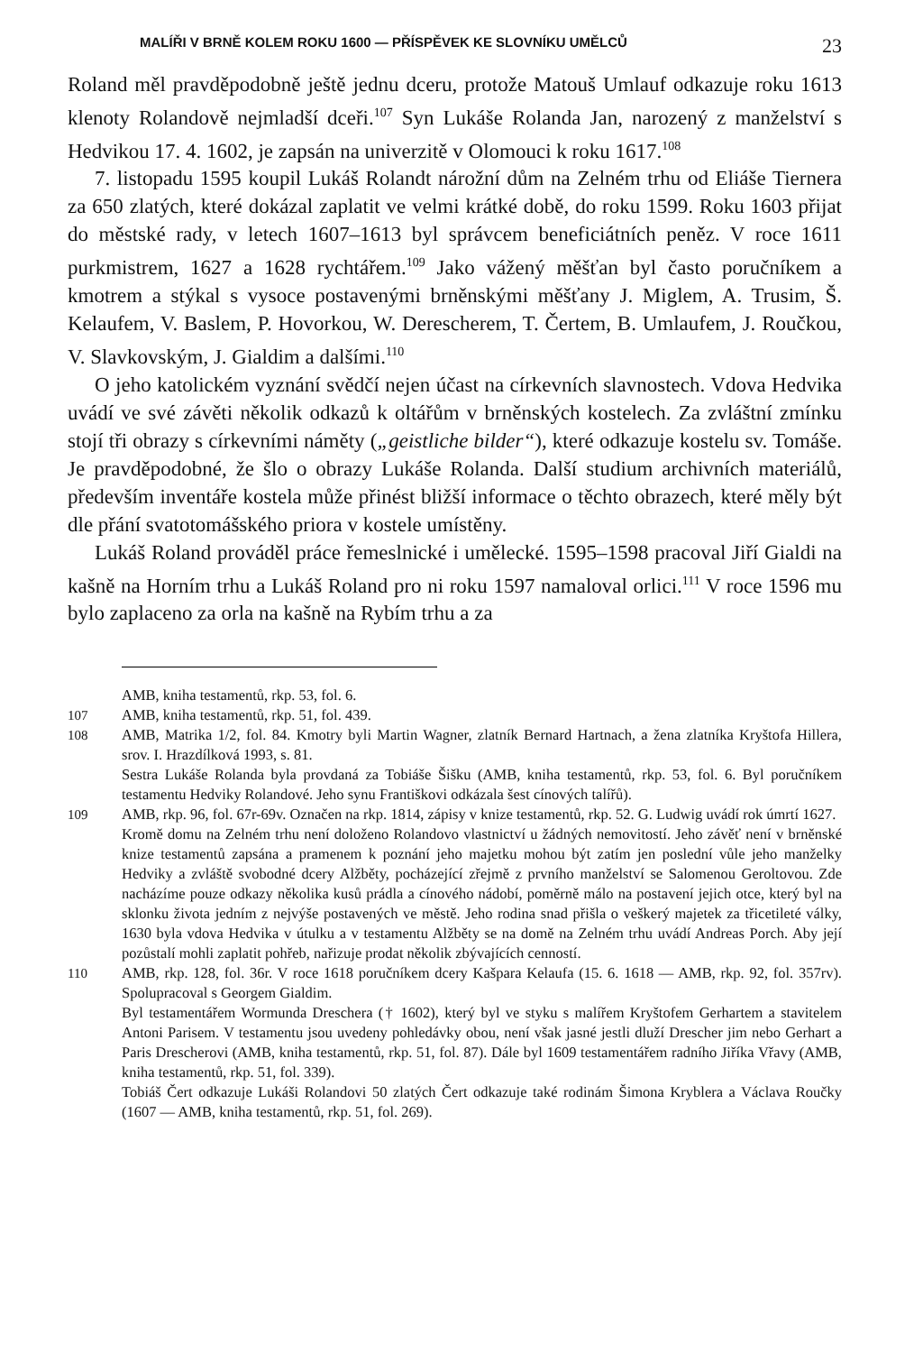MALÍŘI V BRNĚ KOLEM ROKU 1600 — PŘÍSPĚVEK KE SLOVNÍKU UMĚLCŮ 23
Roland měl pravděpodobně ještě jednu dceru, protože Matouš Umlauf odkazuje roku 1613 klenoty Rolandově nejmladší dceři.<sup>107</sup> Syn Lukáše Rolanda Jan, narozený z manželství s Hedvikou 17. 4. 1602, je zapsán na univerzitě v Olomouci k roku 1617.<sup>108</sup>
7. listopadu 1595 koupil Lukáš Rolandt nárožní dům na Zelném trhu od Eliáše Tiernera za 650 zlatých, které dokázal zaplatit ve velmi krátké době, do roku 1599. Roku 1603 přijat do městské rady, v letech 1607–1613 byl správcem beneficiátních peněz. V roce 1611 purkmistrem, 1627 a 1628 rychtářem.<sup>109</sup> Jako vážený měšťan byl často poručníkem a kmotrem a stýkal s vysoce postavenými brněnskými měšťany J. Miglem, A. Trusim, Š. Kelaufem, V. Baslem, P. Hovorkou, W. Derescherem, T. Čertem, B. Umlaufem, J. Roučkou, V. Slavkovským, J. Gialdim a dalšími.<sup>110</sup>
O jeho katolickém vyznání svědčí nejen účast na církevních slavnostech. Vdova Hedvika uvádí ve své závěti několik odkazů k oltářům v brněnských kostelech. Za zvláštní zmínku stojí tři obrazy s církevními náměty („geistliche bilder“), které odkazuje kostelu sv. Tomáše. Je pravděpodobné, že šlo o obrazy Lukáše Rolanda. Další studium archivních materiálů, především inventáře kostela může přinést bližší informace o těchto obrazech, které měly být dle přání svatotomášského priora v kostele umístěny.
Lukáš Roland prováděl práce řemeslnické i umělecké. 1595–1598 pracoval Jiří Gialdi na kašně na Horním trhu a Lukáš Roland pro ni roku 1597 namaloval orlici.<sup>111</sup> V roce 1596 mu bylo zaplaceno za orla na kašně na Rybím trhu a za
AMB, kniha testamentů, rkp. 53, fol. 6.
107 AMB, kniha testamentů, rkp. 51, fol. 439.
108 AMB, Matrika 1/2, fol. 84. Kmotry byli Martin Wagner, zlatník Bernard Hartnach, a žena zlatníka Kryštofa Hillera, srov. I. Hrazdílková 1993, s. 81.
Sestra Lukáše Rolanda byla provdaná za Tobiáše Šišku (AMB, kniha testamentů, rkp. 53, fol. 6. Byl poručníkem testamentu Hedviky Rolandové. Jeho synu Františkovi odkázala šest cínových talířů).
109 AMB, rkp. 96, fol. 67r-69v. Označen na rkp. 1814, zápisy v knize testamentů, rkp. 52. G. Ludwig uvádí rok úmrtí 1627.
Kromě domu na Zelném trhu není doloženo Rolandovo vlastnictví u žádných nemovitostí. Jeho závěť není v brněnské knize testamentů zapsána a pramenem k poznání jeho majetku mohou být zatím jen poslední vůle jeho manželky Hedviky a zvláště svobodné dcery Alžběty, pocházející zřejmě z prvního manželství se Salomenou Geroltovou. Zde nacházíme pouze odkazy několika kusů prádla a cínového nádobí, poměrně málo na postavení jejich otce, který byl na sklonku života jedním z nejvýše postavených ve městě. Jeho rodina snad přišla o veškerý majetek za třicetileté války, 1630 byla vdova Hedvika v útulku a v testamentu Alžběty se na domě na Zelném trhu uvádí Andreas Porch. Aby její pozůstalí mohli zaplatit pohřeb, nařizuje prodat několik zbývajících cenností.
110 AMB, rkp. 128, fol. 36r. V roce 1618 poručníkem dcery Kašpara Kelaufa (15. 6. 1618 — AMB, rkp. 92, fol. 357rv). Spolupracoval s Georgem Gialdim.
Byl testamentářem Wormunda Dreschera († 1602), který byl ve styku s malířem Kryštofem Gerhartem a stavitelem Antoni Parisem. V testamentu jsou uvedeny pohledávky obou, není však jasné jestli dluží Drescher jim nebo Gerhart a Paris Drescherovi (AMB, kniha testamentů, rkp. 51, fol. 87). Dále byl 1609 testamentářem radního Jiříka Vřavy (AMB, kniha testamentů, rkp. 51, fol. 339).
Tobiáš Čert odkazuje Lukáši Rolandovi 50 zlatých Čert odkazuje také rodinám Šimona Kryblera a Václava Roučky (1607 — AMB, kniha testamentů, rkp. 51, fol. 269).